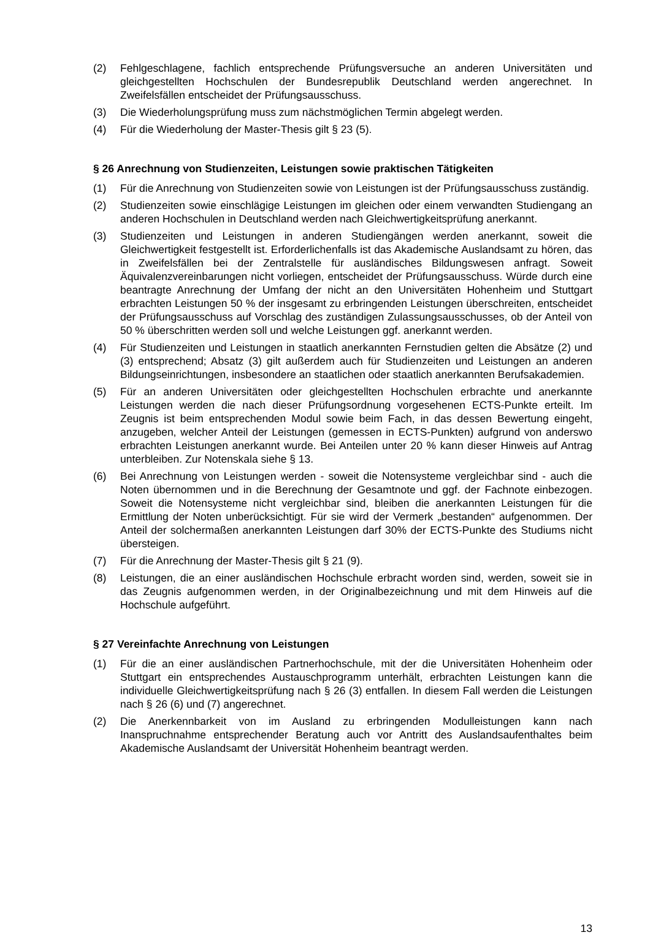(2) Fehlgeschlagene, fachlich entsprechende Prüfungsversuche an anderen Universitäten und gleichgestellten Hochschulen der Bundesrepublik Deutschland werden angerechnet. In Zweifelsfällen entscheidet der Prüfungsausschuss.
(3) Die Wiederholungsprüfung muss zum nächstmöglichen Termin abgelegt werden.
(4) Für die Wiederholung der Master-Thesis gilt § 23 (5).
§ 26 Anrechnung von Studienzeiten, Leistungen sowie praktischen Tätigkeiten
(1) Für die Anrechnung von Studienzeiten sowie von Leistungen ist der Prüfungsausschuss zuständig.
(2) Studienzeiten sowie einschlägige Leistungen im gleichen oder einem verwandten Studiengang an anderen Hochschulen in Deutschland werden nach Gleichwertigkeitsprüfung anerkannt.
(3) Studienzeiten und Leistungen in anderen Studiengängen werden anerkannt, soweit die Gleichwertigkeit festgestellt ist. Erforderlichenfalls ist das Akademische Auslandsamt zu hören, das in Zweifelsfällen bei der Zentralstelle für ausländisches Bildungswesen anfragt. Soweit Äquivalenzvereinbarungen nicht vorliegen, entscheidet der Prüfungsausschuss. Würde durch eine beantragte Anrechnung der Umfang der nicht an den Universitäten Hohenheim und Stuttgart erbrachten Leistungen 50 % der insgesamt zu erbringenden Leistungen überschreiten, entscheidet der Prüfungsausschuss auf Vorschlag des zuständigen Zulassungsausschusses, ob der Anteil von 50 % überschritten werden soll und welche Leistungen ggf. anerkannt werden.
(4) Für Studienzeiten und Leistungen in staatlich anerkannten Fernstudien gelten die Absätze (2) und (3) entsprechend; Absatz (3) gilt außerdem auch für Studienzeiten und Leistungen an anderen Bildungseinrichtungen, insbesondere an staatlichen oder staatlich anerkannten Berufsakademien.
(5) Für an anderen Universitäten oder gleichgestellten Hochschulen erbrachte und anerkannte Leistungen werden die nach dieser Prüfungsordnung vorgesehenen ECTS-Punkte erteilt. Im Zeugnis ist beim entsprechenden Modul sowie beim Fach, in das dessen Bewertung eingeht, anzugeben, welcher Anteil der Leistungen (gemessen in ECTS-Punkten) aufgrund von anderswo erbrachten Leistungen anerkannt wurde. Bei Anteilen unter 20 % kann dieser Hinweis auf Antrag unterbleiben. Zur Notenskala siehe § 13.
(6) Bei Anrechnung von Leistungen werden - soweit die Notensysteme vergleichbar sind - auch die Noten übernommen und in die Berechnung der Gesamtnote und ggf. der Fachnote einbezogen. Soweit die Notensysteme nicht vergleichbar sind, bleiben die anerkannten Leistungen für die Ermittlung der Noten unberücksichtigt. Für sie wird der Vermerk „bestanden“ aufgenommen. Der Anteil der solchermaßen anerkannten Leistungen darf 30% der ECTS-Punkte des Studiums nicht übersteigen.
(7) Für die Anrechnung der Master-Thesis gilt § 21 (9).
(8) Leistungen, die an einer ausländischen Hochschule erbracht worden sind, werden, soweit sie in das Zeugnis aufgenommen werden, in der Originalbezeichnung und mit dem Hinweis auf die Hochschule aufgeführt.
§ 27 Vereinfachte Anrechnung von Leistungen
(1) Für die an einer ausländischen Partnerhochschule, mit der die Universitäten Hohenheim oder Stuttgart ein entsprechendes Austauschprogramm unterhält, erbrachten Leistungen kann die individuelle Gleichwertigkeitsprüfung nach § 26 (3) entfallen. In diesem Fall werden die Leistungen nach § 26 (6) und (7) angerechnet.
(2) Die Anerkennbarkeit von im Ausland zu erbringenden Modulleistungen kann nach Inanspruchnahme entsprechender Beratung auch vor Antritt des Auslandsaufenthaltes beim Akademische Auslandsamt der Universität Hohenheim beantragt werden.
13